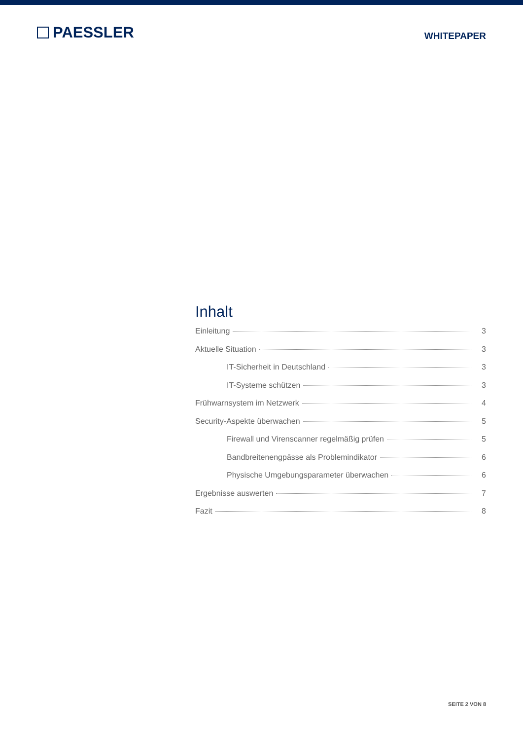PAESSLER
WHITEPAPER
Inhalt
Einleitung 3
Aktuelle Situation 3
IT-Sicherheit in Deutschland 3
IT-Systeme schützen 3
Frühwarnsystem im Netzwerk 4
Security-Aspekte überwachen 5
Firewall und Virenscanner regelmäßig prüfen 5
Bandbreitenengpässe als Problemindikator 6
Physische Umgebungsparameter überwachen 6
Ergebnisse auswerten 7
Fazit 8
SEITE 2 VON 8